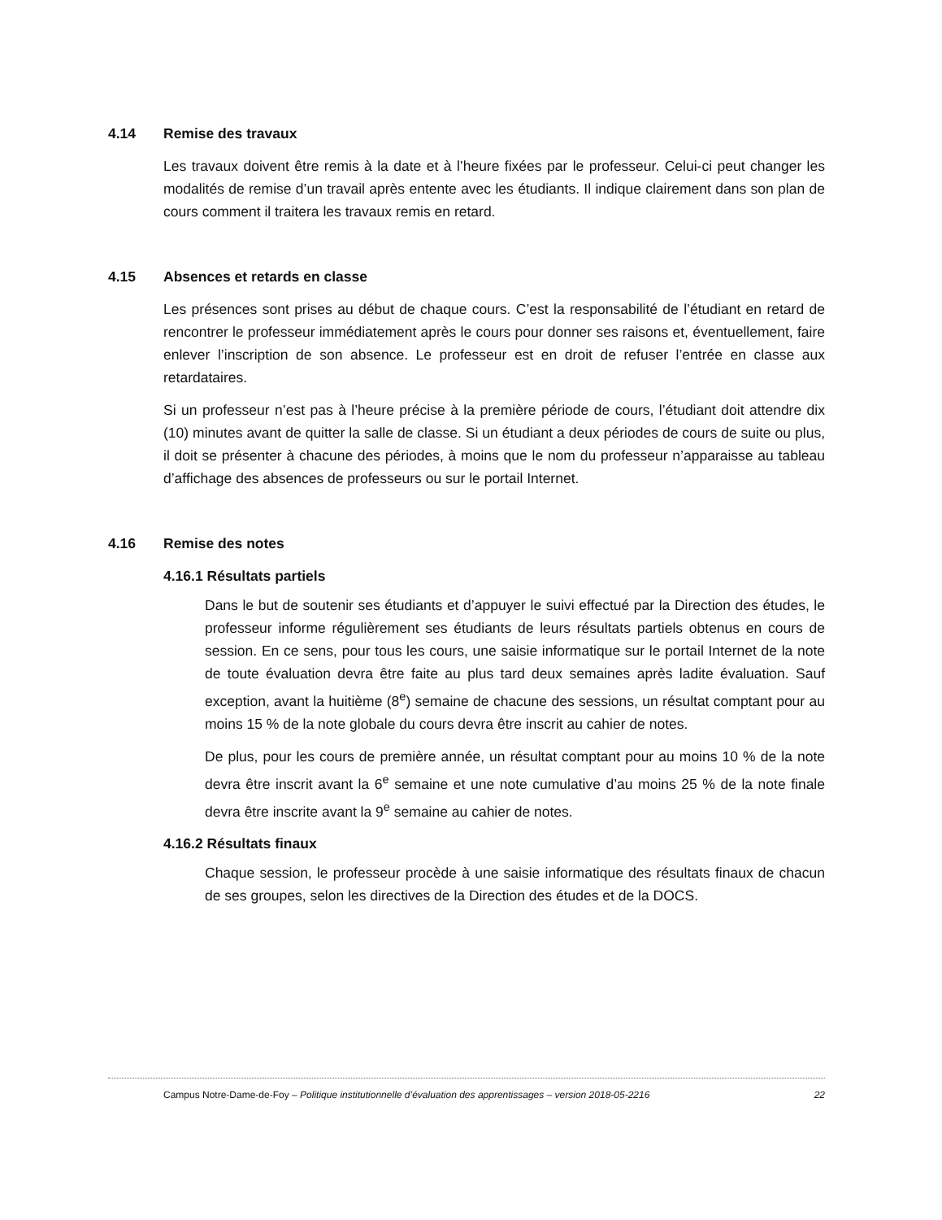4.14 Remise des travaux
Les travaux doivent être remis à la date et à l’heure fixées par le professeur. Celui-ci peut changer les modalités de remise d’un travail après entente avec les étudiants. Il indique clairement dans son plan de cours comment il traitera les travaux remis en retard.
4.15 Absences et retards en classe
Les présences sont prises au début de chaque cours. C’est la responsabilité de l’étudiant en retard de rencontrer le professeur immédiatement après le cours pour donner ses raisons et, éventuellement, faire enlever l’inscription de son absence. Le professeur est en droit de refuser l’entrée en classe aux retardataires.
Si un professeur n’est pas à l’heure précise à la première période de cours, l’étudiant doit attendre dix (10) minutes avant de quitter la salle de classe. Si un étudiant a deux périodes de cours de suite ou plus, il doit se présenter à chacune des périodes, à moins que le nom du professeur n’apparaisse au tableau d’affichage des absences de professeurs ou sur le portail Internet.
4.16 Remise des notes
4.16.1 Résultats partiels
Dans le but de soutenir ses étudiants et d’appuyer le suivi effectué par la Direction des études, le professeur informe régulièrement ses étudiants de leurs résultats partiels obtenus en cours de session. En ce sens, pour tous les cours, une saisie informatique sur le portail Internet de la note de toute évaluation devra être faite au plus tard deux semaines après ladite évaluation. Sauf exception, avant la huitième (8<sup>e</sup>) semaine de chacune des sessions, un résultat comptant pour au moins 15 % de la note globale du cours devra être inscrit au cahier de notes.
De plus, pour les cours de première année, un résultat comptant pour au moins 10 % de la note devra être inscrit avant la 6<sup>e</sup> semaine et une note cumulative d’au moins 25 % de la note finale devra être inscrite avant la 9<sup>e</sup> semaine au cahier de notes.
4.16.2 Résultats finaux
Chaque session, le professeur procède à une saisie informatique des résultats finaux de chacun de ses groupes, selon les directives de la Direction des études et de la DOCS.
Campus Notre-Dame-de-Foy – Politique institutionnelle d’évaluation des apprentissages – version 2018-05-2216 22